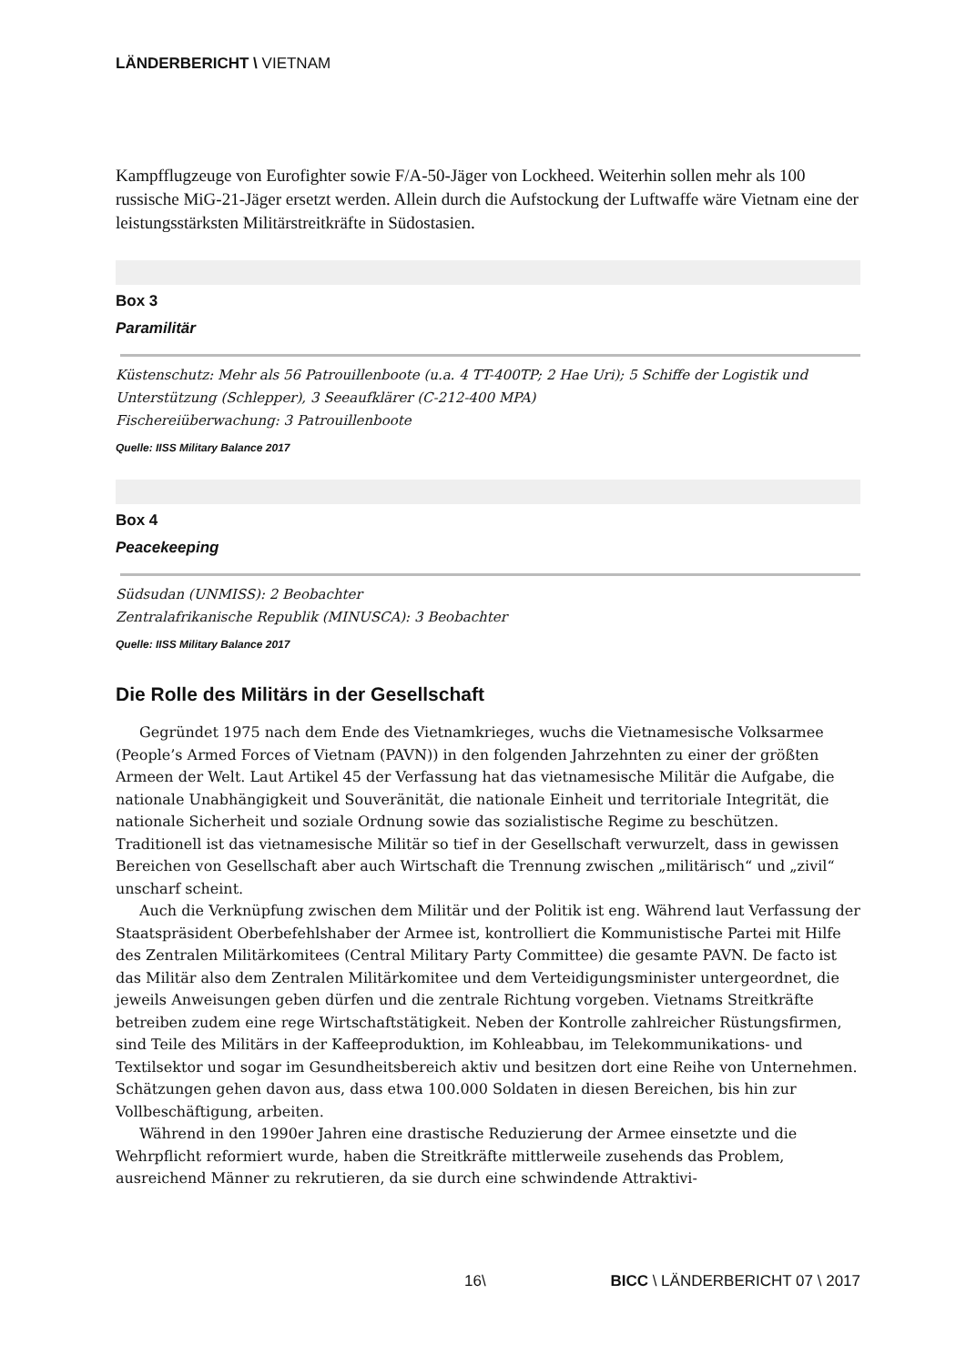LÄNDERBERICHT \ VIETNAM
Kampfflugzeuge von Eurofighter sowie F/A-50-Jäger von Lockheed. Weiterhin sollen mehr als 100 russische MiG-21-Jäger ersetzt werden. Allein durch die Aufstockung der Luftwaffe wäre Vietnam eine der leistungsstärksten Militärstreitkräfte in Südostasien.
Box 3
Paramilitär
Küstenschutz: Mehr als 56 Patrouillenboote (u.a. 4 TT-400TP; 2 Hae Uri); 5 Schiffe der Logistik und Unterstützung (Schlepper), 3 Seeaufklärer (C-212-400 MPA)
Fischereiüberwachung: 3 Patrouillenboote
Quelle: IISS Military Balance 2017
Box 4
Peacekeeping
Südsudan (UNMISS): 2 Beobachter
Zentralafrikanische Republik (MINUSCA): 3 Beobachter
Quelle: IISS Military Balance 2017
Die Rolle des Militärs in der Gesellschaft
Gegründet 1975 nach dem Ende des Vietnamkrieges, wuchs die Vietnamesische Volksarmee (People’s Armed Forces of Vietnam (PAVN)) in den folgenden Jahrzehnten zu einer der größten Armeen der Welt. Laut Artikel 45 der Verfassung hat das vietnamesische Militär die Aufgabe, die nationale Unabhängigkeit und Souveränität, die nationale Einheit und territoriale Integrität, die nationale Sicherheit und soziale Ordnung sowie das sozialistische Regime zu beschützen. Traditionell ist das vietnamesische Militär so tief in der Gesellschaft verwurzelt, dass in gewissen Bereichen von Gesellschaft aber auch Wirtschaft die Trennung zwischen „militärisch“ und „zivil“ unscharf scheint.
Auch die Verknüpfung zwischen dem Militär und der Politik ist eng. Während laut Verfassung der Staatspräsident Oberbefehlshaber der Armee ist, kontrolliert die Kommunistische Partei mit Hilfe des Zentralen Militärkomitees (Central Military Party Committee) die gesamte PAVN. De facto ist das Militär also dem Zentralen Militärkomitee und dem Verteidigungsminister untergeordnet, die jeweils Anweisungen geben dürfen und die zentrale Richtung vorgeben. Vietnams Streitkräfte betreiben zudem eine rege Wirtschaftstätigkeit. Neben der Kontrolle zahlreicher Rüstungsfirmen, sind Teile des Militärs in der Kaffeeproduktion, im Kohleabbau, im Telekommunikations- und Textilsektor und sogar im Gesundheitsbereich aktiv und besitzen dort eine Reihe von Unternehmen. Schätzungen gehen davon aus, dass etwa 100.000 Soldaten in diesen Bereichen, bis hin zur Vollbeschäftigung, arbeiten.
Während in den 1990er Jahren eine drastische Reduzierung der Armee einsetzte und die Wehrpflicht reformiert wurde, haben die Streitkräfte mittlerweile zusehends das Problem, ausreichend Männer zu rekrutieren, da sie durch eine schwindende Attraktivi-
16\ BICC \ LÄNDERBERICHT 07 \ 2017